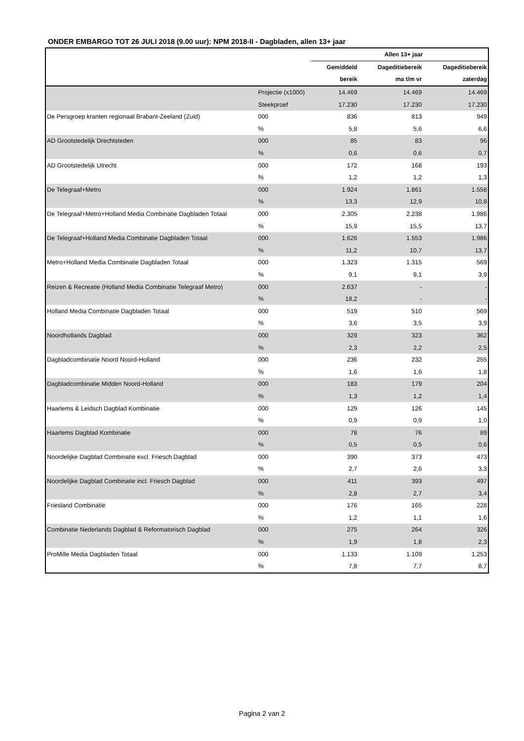ONDER EMBARGO TOT 26 JULI 2018 (9.00 uur): NPM 2018-II - Dagbladen, allen 13+ jaar
| | | Allen 13+ jaar | | |
| --- | --- | --- | --- | --- |
| | | Gemiddeld | Dageditiebereik | Dageditiebereik |
| | | bereik | ma t/m vr | zaterdag |
| | Projectie (x1000) | 14.469 | 14.469 | 14.469 |
| | Steekproef | 17.230 | 17.230 | 17.230 |
| De Persgroep kranten regionaal Brabant-Zeeland (Zuid) | 000 | 836 | 813 | 949 |
| | % | 5,8 | 5,6 | 6,6 |
| AD Grootstedelijk Drechtsteden | 000 | 85 | 83 | 96 |
| | % | 0,6 | 0,6 | 0,7 |
| AD Grootstedelijk Utrecht | 000 | 172 | 168 | 193 |
| | % | 1,2 | 1,2 | 1,3 |
| De Telegraaf+Metro | 000 | 1.924 | 1.861 | 1.558 |
| | % | 13,3 | 12,9 | 10,8 |
| De Telegraaf+Metro+Holland Media Combinatie Dagbladen Totaal | 000 | 2.305 | 2.238 | 1.986 |
| | % | 15,9 | 15,5 | 13,7 |
| De Telegraaf+Holland Media Combinatie Dagbladen Totaal | 000 | 1.626 | 1.553 | 1.986 |
| | % | 11,2 | 10,7 | 13,7 |
| Metro+Holland Media Combinatie Dagbladen Totaal | 000 | 1.323 | 1.315 | 569 |
| | % | 9,1 | 9,1 | 3,9 |
| Reizen & Recreatie (Holland Media Combinatie Telegraaf Metro) | 000 | 2.637 | - | - |
| | % | 18,2 | - | - |
| Holland Media Combinatie Dagbladen Totaal | 000 | 519 | 510 | 569 |
| | % | 3,6 | 3,5 | 3,9 |
| Noordhollands Dagblad | 000 | 329 | 323 | 362 |
| | % | 2,3 | 2,2 | 2,5 |
| Dagbladcombinatie Noord Noord-Holland | 000 | 236 | 232 | 255 |
| | % | 1,6 | 1,6 | 1,8 |
| Dagbladcombinatie Midden Noord-Holland | 000 | 183 | 179 | 204 |
| | % | 1,3 | 1,2 | 1,4 |
| Haarlems & Leidsch Dagblad Kombinatie | 000 | 129 | 126 | 145 |
| | % | 0,9 | 0,9 | 1,0 |
| Haarlems Dagblad Kombinatie | 000 | 78 | 76 | 89 |
| | % | 0,5 | 0,5 | 0,6 |
| Noordelijke Dagblad Combinatie excl. Friesch Dagblad | 000 | 390 | 373 | 473 |
| | % | 2,7 | 2,6 | 3,3 |
| Noordelijke Dagblad Combinatie incl. Friesch Dagblad | 000 | 411 | 393 | 497 |
| | % | 2,8 | 2,7 | 3,4 |
| Friesland Combinatie | 000 | 176 | 165 | 228 |
| | % | 1,2 | 1,1 | 1,6 |
| Combinatie Nederlands Dagblad & Reformatorisch Dagblad | 000 | 275 | 264 | 326 |
| | % | 1,9 | 1,8 | 2,3 |
| ProMille Media Dagbladen Totaal | 000 | 1.133 | 1.109 | 1.253 |
| | % | 7,8 | 7,7 | 8,7 |
Pagina 2 van 2